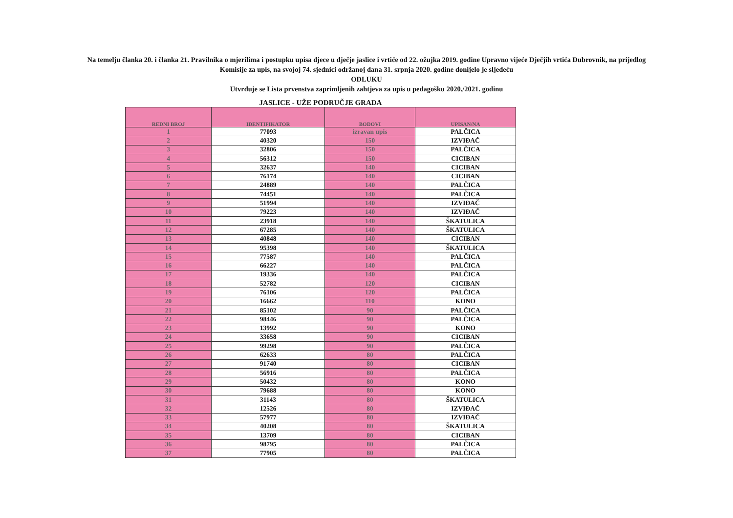Na temelju članka 20. i članka 21. Pravilnika o mjerilima i postupku upisa djece u dječje jaslice i vrtiće od 22. ožujka 2019. godine Upravno vijeće Dječjih vrtića Dubrovnik, na prijedlog
Komisije za upis, na svojoj 74. sjednici održanoj dana 31. srpnja 2020. godine donijelo je sljedeću
ODLUKU
Utvrđuje se Lista prvenstva zaprimljenih zahtjeva za upis u pedagošku 2020./2021. godinu
JASLICE - UŽE PODRUČJE GRADA
| REDNI BROJ | IDENTIFIKATOR | BODOVI | UPISAN/NA |
| --- | --- | --- | --- |
| 1 | 77093 | izravan upis | PALČICA |
| 2 | 40320 | 150 | IZVIĐAČ |
| 3 | 32806 | 150 | PALČICA |
| 4 | 56312 | 150 | CICIBAN |
| 5 | 32637 | 140 | CICIBAN |
| 6 | 76174 | 140 | CICIBAN |
| 7 | 24889 | 140 | PALČICA |
| 8 | 74451 | 140 | PALČICA |
| 9 | 51994 | 140 | IZVIĐAČ |
| 10 | 79223 | 140 | IZVIĐAČ |
| 11 | 23918 | 140 | ŠKATULICA |
| 12 | 67285 | 140 | ŠKATULICA |
| 13 | 40848 | 140 | CICIBAN |
| 14 | 95398 | 140 | ŠKATULICA |
| 15 | 77587 | 140 | PALČICA |
| 16 | 66227 | 140 | PALČICA |
| 17 | 19336 | 140 | PALČICA |
| 18 | 52782 | 120 | CICIBAN |
| 19 | 76106 | 120 | PALČICA |
| 20 | 16662 | 110 | KONO |
| 21 | 85102 | 90 | PALČICA |
| 22 | 98446 | 90 | PALČICA |
| 23 | 13992 | 90 | KONO |
| 24 | 33658 | 90 | CICIBAN |
| 25 | 99298 | 90 | PALČICA |
| 26 | 62633 | 80 | PALČICA |
| 27 | 91740 | 80 | CICIBAN |
| 28 | 56916 | 80 | PALČICA |
| 29 | 50432 | 80 | KONO |
| 30 | 79688 | 80 | KONO |
| 31 | 31143 | 80 | ŠKATULICA |
| 32 | 12526 | 80 | IZVIĐAČ |
| 33 | 57977 | 80 | IZVIĐAČ |
| 34 | 40208 | 80 | ŠKATULICA |
| 35 | 13709 | 80 | CICIBAN |
| 36 | 98795 | 80 | PALČICA |
| 37 | 77905 | 80 | PALČICA |